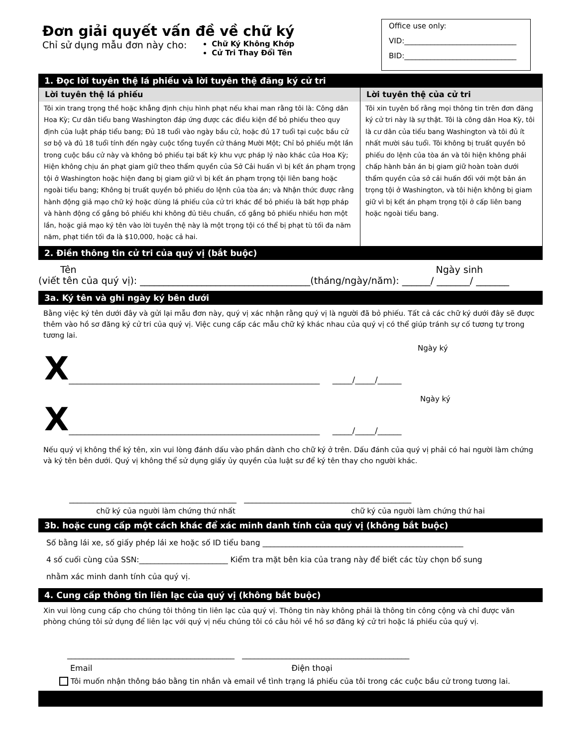Đơn giải quyết vấn đề về chữ ký
Chỉ sử dụng mẫu đơn này cho:
Chữ Ký Không Khớp
Cử Tri Thay Đổi Tên
Office use only:
VID:______________________________
BID:______________________________
1. Đọc lời tuyên thệ lá phiếu và lời tuyên thệ đăng ký cử tri
Lời tuyên thệ lá phiếu
Tôi xin trang trọng thề hoặc khẳng định chịu hình phạt nếu khai man rằng tôi là: Công dân Hoa Kỳ; Cư dân tiểu bang Washington đáp ứng được các điều kiện để bỏ phiếu theo quy định của luật pháp tiểu bang; Đủ 18 tuổi vào ngày bầu cử, hoặc đủ 17 tuổi tại cuộc bầu cử sơ bộ và đủ 18 tuổi tính đến ngày cuộc tổng tuyển cử tháng Mười Một; Chỉ bỏ phiếu một lần trong cuộc bầu cử này và không bỏ phiếu tại bất kỳ khu vực pháp lý nào khác của Hoa Kỳ; Hiện không chịu án phạt giam giữ theo thẩm quyền của Sở Cải huấn vì bị kết án phạm trọng tội ở Washington hoặc hiện đang bị giam giữ vì bị kết án phạm trọng tội liên bang hoặc ngoài tiểu bang; Không bị truất quyền bỏ phiếu do lệnh của tòa án; và Nhận thức được rằng hành động giả mạo chữ ký hoặc dùng lá phiếu của cử tri khác để bỏ phiếu là bất hợp pháp và hành động cố gắng bỏ phiếu khi không đủ tiêu chuẩn, cố gắng bỏ phiếu nhiều hơn một lần, hoặc giả mạo ký tên vào lời tuyên thệ này là một trọng tội có thể bị phạt tù tối đa năm năm, phạt tiền tối đa là $10,000, hoặc cả hai.
Lời tuyên thệ của cử tri
Tôi xin tuyên bố rằng mọi thông tin trên đơn đăng ký cử tri này là sự thật. Tôi là công dân Hoa Kỳ, tôi là cư dân của tiểu bang Washington và tôi đủ ít nhất mười sáu tuổi. Tôi không bị truất quyền bỏ phiếu do lệnh của tòa án và tôi hiện không phải chấp hành bản án bị giam giữ hoàn toàn dưới thẩm quyền của sở cải huấn đối với một bản án trọng tội ở Washington, và tôi hiện không bị giam giữ vì bị kết án phạm trọng tội ở cấp liên bang hoặc ngoài tiểu bang.
2. Điền thông tin cử tri của quý vị (bắt buộc)
Tên Ngày sinh
(viết tên của quý vị): ____________________________________(tháng/ngày/năm): ______/ _______/ _______
3a. Ký tên và ghi ngày ký bên dưới
Bằng việc ký tên dưới đây và gửi lại mẫu đơn này, quý vị xác nhận rằng quý vị là người đã bỏ phiếu. Tất cả các chữ ký dưới đây sẽ được thêm vào hồ sơ đăng ký cử tri của quý vị. Việc cung cấp các mẫu chữ ký khác nhau của quý vị có thể giúp tránh sự cố tương tự trong tương lai.
Ngày ký
X _______________________________________________________________ _____/_____/______
Ngày ký
X _______________________________________________________________ _____/_____/______
Nếu quý vị không thể ký tên, xin vui lòng đánh dấu vào phần dành cho chữ ký ở trên. Dấu đánh của quý vị phải có hai người làm chứng và ký tên bên dưới. Quý vị không thể sử dụng giấy ủy quyền của luật sư để ký tên thay cho người khác.
__________________________________________ __________________________________________
chữ ký của người làm chứng thứ nhất chữ ký của người làm chứng thứ hai
3b. hoặc cung cấp một cách khác để xác minh danh tính của quý vị (không bắt buộc)
Số bằng lái xe, số giấy phép lái xe hoặc số ID tiểu bang ____________________________________________________
4 số cuối cùng của SSN:_______________________ Kiểm tra mặt bên kia của trang này để biết các tùy chọn bổ sung
nhằm xác minh danh tính của quý vị.
4. Cung cấp thông tin liên lạc của quý vị (không bắt buộc)
Xin vui lòng cung cấp cho chúng tôi thông tin liên lạc của quý vị. Thông tin này không phải là thông tin công cộng và chỉ được văn phòng chúng tôi sử dụng để liên lạc với quý vị nếu chúng tôi có câu hỏi về hồ sơ đăng ký cử tri hoặc lá phiếu của quý vị.
__________________________________________ __________________________________________
Email Điện thoại
Tôi muốn nhận thông báo bằng tin nhắn và email về tình trạng lá phiếu của tôi trong các cuộc bầu cử trong tương lai.